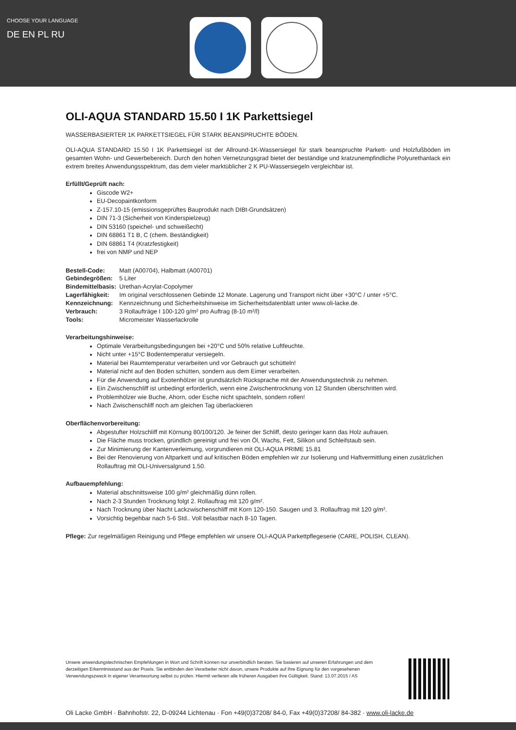CHOOSE YOUR LANGUAGE
DE EN PL RU
OLI-AQUA STANDARD 15.50 I 1K Parkettsiegel
WASSERBASIERTER 1K PARKETTSIEGEL FÜR STARK BEANSPRUCHTE BÖDEN.
OLI-AQUA STANDARD 15.50 I 1K Parkettsiegel ist der Allround-1K-Wassersiegel für stark beanspruchte Parkett- und Holzfußböden im gesamten Wohn- und Gewerbebereich. Durch den hohen Vernetzungsgrad bietet der beständige und kratzunempfindliche Polyurethanlack ein extrem breites Anwendungsspektrum, das dem vieler marktüblicher 2 K PU-Wassersiegeln vergleichbar ist.
Erfüllt/Geprüft nach:
Giscode W2+
EU-Decopaintkonform
Z-157.10-15 (emissionsgeprüftes Bauprodukt nach DIBt-Grundsätzen)
DIN 71-3 (Sicherheit von Kinderspielzeug)
DIN 53160 (speichel- und schweißecht)
DIN 68861 T1 B, C (chem. Beständigkeit)
DIN 68861 T4 (Kratzfestigkeit)
frei von NMP und NEP
| Bestell-Code: | Matt (A00704), Halbmatt (A00701) |
| Gebindegrößen: | 5 Liter |
| Bindemittelbasis: | Urethan-Acrylat-Copolymer |
| Lagerfähigkeit: | Im original verschlossenen Gebinde 12 Monate. Lagerung und Transport nicht über +30°C / unter +5°C. |
| Kennzeichnung: | Kennzeichnung und Sicherheitshinweise im Sicherheitsdatenblatt unter www.oli-lacke.de. |
| Verbrauch: | 3 Rollaufträge I 100-120 g/m² pro Auftrag (8-10 m²/l) |
| Tools: | Micromeister Wasserlackrolle |
Verarbeitungshinweise:
Optimale Verarbeitungsbedingungen bei +20°C und 50% relative Luftfeuchte.
Nicht unter +15°C Bodentemperatur versiegeln.
Material bei Raumtemperatur verarbeiten und vor Gebrauch gut schütteln!
Material nicht auf den Boden schütten, sondern aus dem Eimer verarbeiten.
Für die Anwendung auf Exotenhölzer ist grundsätzlich Rücksprache mit der Anwendungstechnik zu nehmen.
Ein Zwischenschliff ist unbedingt erforderlich, wenn eine Zwischentrocknung von 12 Stunden überschritten wird.
Problemhölzer wie Buche, Ahorn, oder Esche nicht spachteln, sondern rollen!
Nach Zwischenschliff noch am gleichen Tag überlackieren
Oberflächenvorbereitung:
Abgestufter Holzschliff mit Körnung 80/100/120. Je feiner der Schliff, desto geringer kann das Holz aufrauen.
Die Fläche muss trocken, gründlich gereinigt und frei von Öl, Wachs, Fett, Silikon und Schleifstaub sein.
Zur Minimierung der Kantenverleimung, vorgrundieren mit OLI-AQUA PRIME 15.81
Bei der Renovierung von Altparkett und auf kritischen Böden empfehlen wir zur Isolierung und Haftvermittlung einen zusätzlichen Rollauftrag mit OLI-Universalgrund 1.50.
Aufbauempfehlung:
Material abschnittsweise 100 g/m² gleichmäßig dünn rollen.
Nach 2-3 Stunden Trocknung folgt 2. Rollauftrag mit 120 g/m².
Nach Trocknung über Nacht Lackzwischenschliff mit Korn 120-150. Saugen und 3. Rollauftrag mit 120 g/m².
Vorsichtig begehbar nach 5-6 Std.. Voll belastbar nach 8-10 Tagen.
Pflege: Zur regelmäßigen Reinigung und Pflege empfehlen wir unsere OLI-AQUA Parkettpflegeserie (CARE, POLISH, CLEAN).
Unsere anwendungstechnischen Empfehlungen in Wort und Schrift können nur unverbindlich beraten. Sie basieren auf unseren Erfahrungen und dem derzeitigen Erkenntnisstand aus der Praxis. Sie entbinden den Verarbeiter nicht davon, unsere Produkte auf ihre Eignung für den vorgesehenen Verwendungszweck in eigener Verantwortung selbst zu prüfen. Hiermit verlieren alle früheren Ausgaben ihre Gültigkeit. Stand: 13.07.2015 / AS
Oli Lacke GmbH · Bahnhofstr. 22, D-09244 Lichtenau · Fon +49(0)37208/ 84-0, Fax +49(0)37208/ 84-382 · www.oli-lacke.de